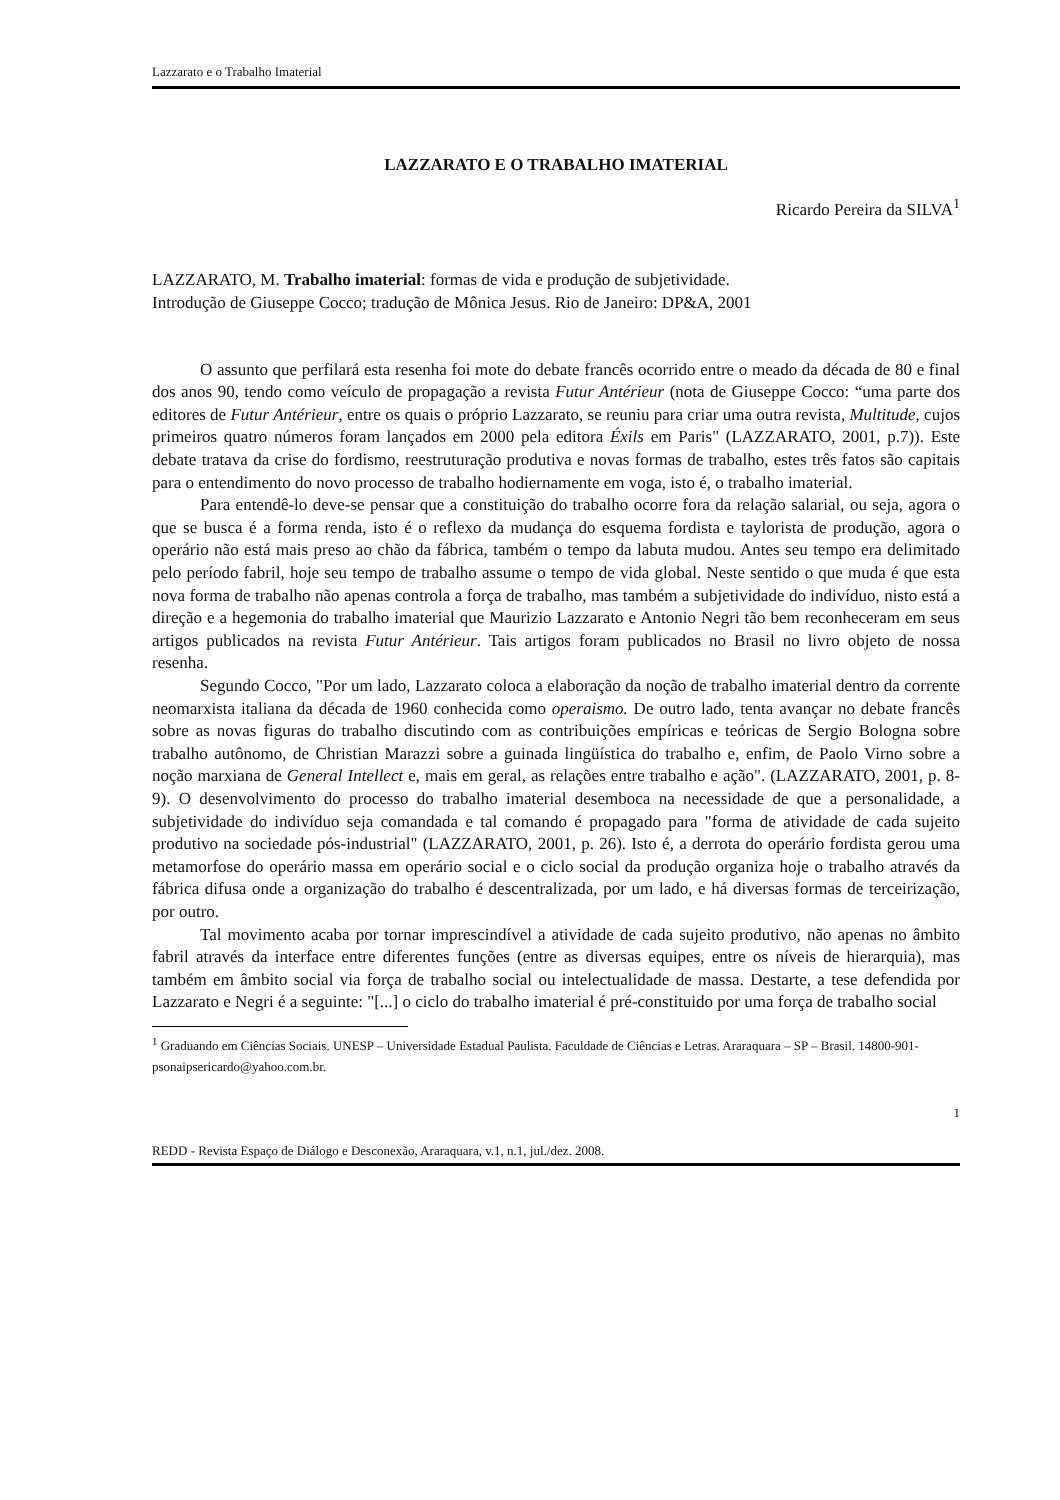Lazzarato e o Trabalho Imaterial
LAZZARATO E O TRABALHO IMATERIAL
Ricardo Pereira da SILVA<sup>1</sup>
LAZZARATO, M. Trabalho imaterial: formas de vida e produção de subjetividade.
Introdução de Giuseppe Cocco; tradução de Mônica Jesus. Rio de Janeiro: DP&A, 2001
O assunto que perfilará esta resenha foi mote do debate francês ocorrido entre o meado da década de 80 e final dos anos 90, tendo como veículo de propagação a revista Futur Antérieur (nota de Giuseppe Cocco: “uma parte dos editores de Futur Antérieur, entre os quais o próprio Lazzarato, se reuniu para criar uma outra revista, Multitude, cujos primeiros quatro números foram lançados em 2000 pela editora Éxils em Paris" (LAZZARATO, 2001, p.7)). Este debate tratava da crise do fordismo, reestruturação produtiva e novas formas de trabalho, estes três fatos são capitais para o entendimento do novo processo de trabalho hodiernamente em voga, isto é, o trabalho imaterial.
Para entendê-lo deve-se pensar que a constituição do trabalho ocorre fora da relação salarial, ou seja, agora o que se busca é a forma renda, isto é o reflexo da mudança do esquema fordista e taylorista de produção, agora o operário não está mais preso ao chão da fábrica, também o tempo da labuta mudou. Antes seu tempo era delimitado pelo período fabril, hoje seu tempo de trabalho assume o tempo de vida global. Neste sentido o que muda é que esta nova forma de trabalho não apenas controla a força de trabalho, mas também a subjetividade do indivíduo, nisto está a direção e a hegemonia do trabalho imaterial que Maurizio Lazzarato e Antonio Negri tão bem reconheceram em seus artigos publicados na revista Futur Antérieur. Tais artigos foram publicados no Brasil no livro objeto de nossa resenha.
Segundo Cocco, "Por um lado, Lazzarato coloca a elaboração da noção de trabalho imaterial dentro da corrente neomarxista italiana da década de 1960 conhecida como operaismo. De outro lado, tenta avançar no debate francês sobre as novas figuras do trabalho discutindo com as contribuições empíricas e teóricas de Sergio Bologna sobre trabalho autônomo, de Christian Marazzi sobre a guinada lingüística do trabalho e, enfim, de Paolo Virno sobre a noção marxiana de General Intellect e, mais em geral, as relações entre trabalho e ação". (LAZZARATO, 2001, p. 8-9). O desenvolvimento do processo do trabalho imaterial desemboca na necessidade de que a personalidade, a subjetividade do indivíduo seja comandada e tal comando é propagado para "forma de atividade de cada sujeito produtivo na sociedade pós-industrial" (LAZZARATO, 2001, p. 26). Isto é, a derrota do operário fordista gerou uma metamorfose do operário massa em operário social e o ciclo social da produção organiza hoje o trabalho através da fábrica difusa onde a organização do trabalho é descentralizada, por um lado, e há diversas formas de terceirização, por outro.
Tal movimento acaba por tornar imprescindível a atividade de cada sujeito produtivo, não apenas no âmbito fabril através da interface entre diferentes funções (entre as diversas equipes, entre os níveis de hierarquia), mas também em âmbito social via força de trabalho social ou intelectualidade de massa. Destarte, a tese defendida por Lazzarato e Negri é a seguinte: "[...] o ciclo do trabalho imaterial é pré-constituido por uma força de trabalho social
<sup>1</sup> Graduando em Ciências Sociais. UNESP – Universidade Estadual Paulista. Faculdade de Ciências e Letras. Araraquara – SP – Brasil. 14800-901- psonaipsericardo@yahoo.com.br.
1
REDD - Revista Espaço de Diálogo e Desconexão, Araraquara, v.1, n.1, jul./dez. 2008.